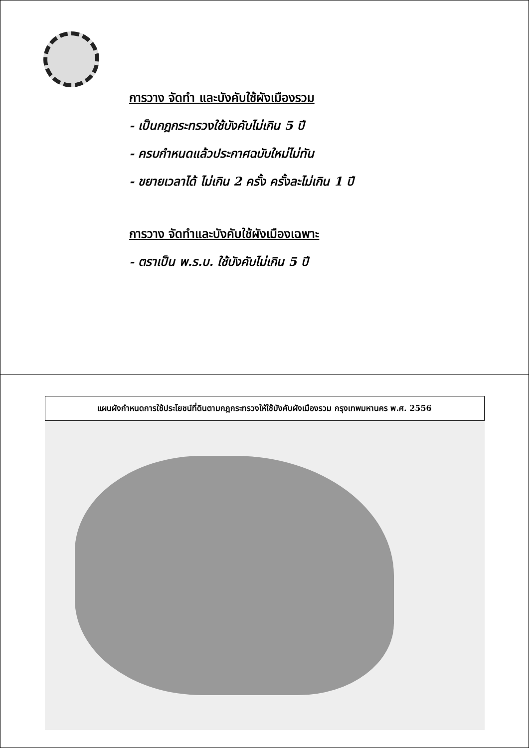การวาง จัดทำ และบังคับใช้ผังเมืองรวม
- เป็นกฎกระทรวงใช้บังคับไม่เกิน 5 ปี
- ครบกำหนดแล้วประกาศฉบับใหม่ไม่ทัน
- ขยายเวลาได้ ไม่เกิน 2 ครั้ง ครั้งละไม่เกิน 1 ปี
การวาง จัดทำและบังคับใช้ผังเมืองเฉพาะ
- ตราเป็น พ.ร.บ. ใช้บังคับไม่เกิน 5 ปี
แผนผังกำหนดการใช้ประโยชน์ที่ดินตามกฎกระทรวงให้ใช้บังคับผังเมืองรวม กรุงเทพมหานคร พ.ศ. 2556